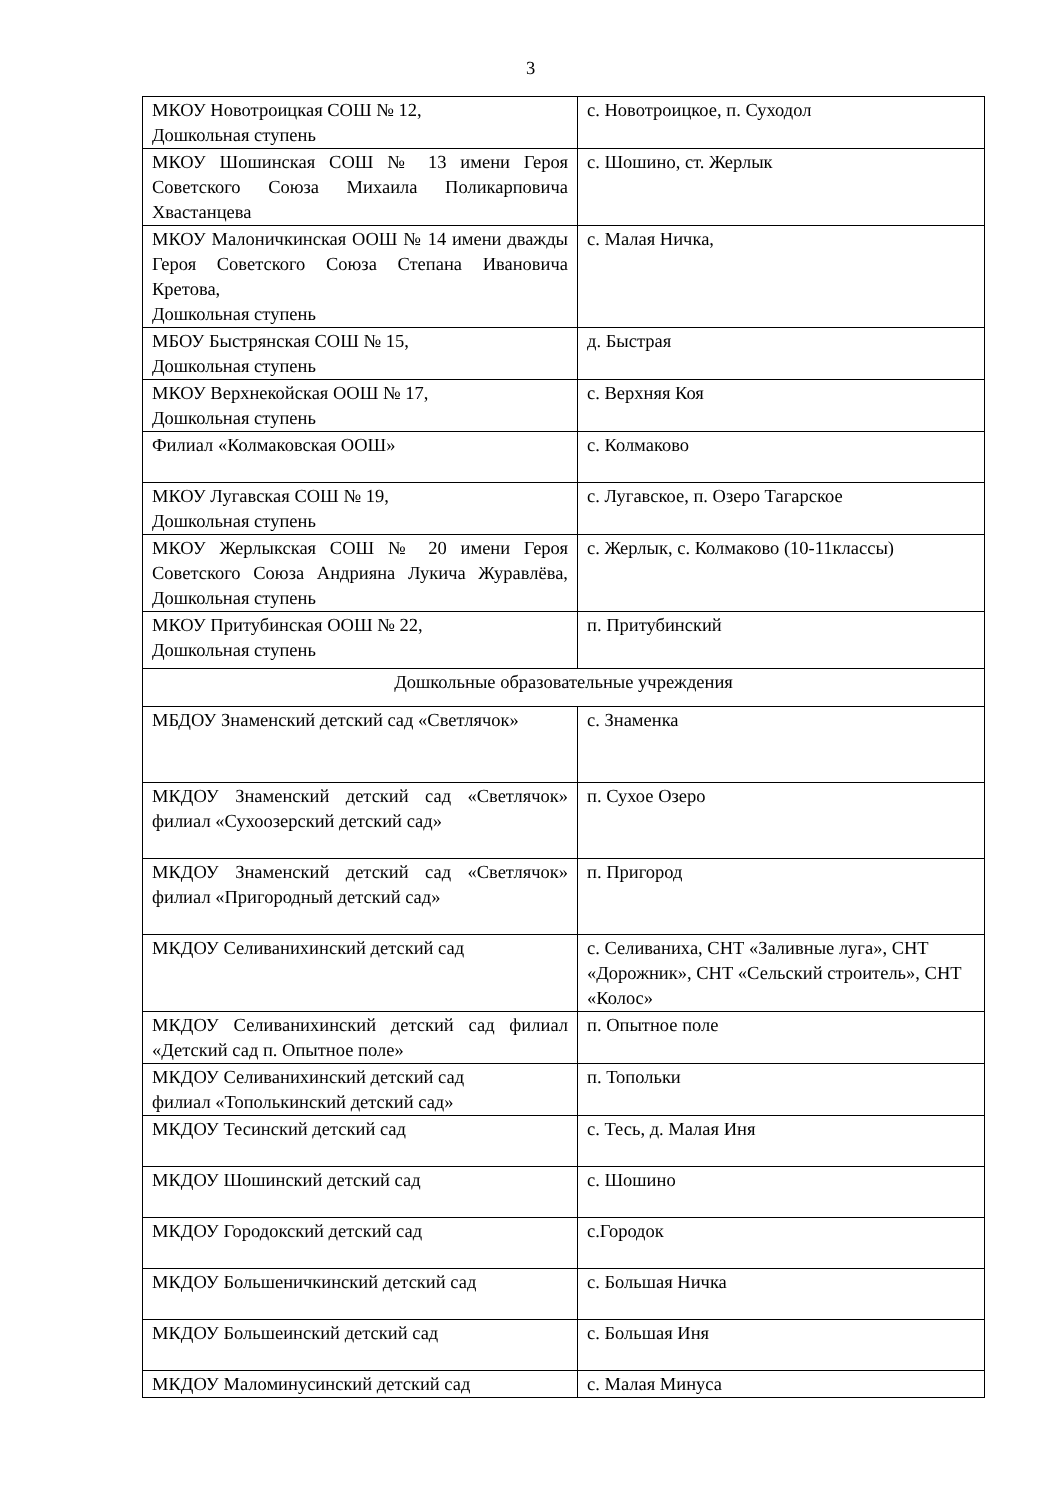3
| МКОУ Новотроицкая СОШ № 12, Дошкольная ступень | с. Новотроицкое, п. Суходол |
| МКОУ Шошинская СОШ № 13 имени Героя Советского Союза Михаила Поликарповича Хвастанцева | с. Шошино, ст. Жерлык |
| МКОУ Малоничкинская ООШ № 14 имени дважды Героя Советского Союза Степана Ивановича Кретова, Дошкольная ступень | с. Малая Ничка, |
| МБОУ Быстрянская СОШ № 15, Дошкольная ступень | д. Быстрая |
| МКОУ Верхнекойская ООШ № 17, Дошкольная ступень | с. Верхняя Коя |
| Филиал «Колмаковская ООШ» | с. Колмаково |
| МКОУ Лугавская СОШ № 19, Дошкольная ступень | с. Лугавское, п. Озеро Тагарское |
| МКОУ Жерлыкская СОШ № 20 имени Героя Советского Союза Андрияна Лукича Журавлёва, Дошкольная ступень | с. Жерлык, с. Колмаково (10-11классы) |
| МКОУ Притубинская ООШ № 22, Дошкольная ступень | п. Притубинский |
| Дошкольные образовательные учреждения | |
| МБДОУ Знаменский детский сад «Светлячок» | с. Знаменка |
| МКДОУ Знаменский детский сад «Светлячок» филиал «Сухоозерский детский сад» | п. Сухое Озеро |
| МКДОУ Знаменский детский сад «Светлячок» филиал «Пригородный детский сад» | п. Пригород |
| МКДОУ Селиванихинский детский сад | с. Селиваниха, СНТ «Заливные луга», СНТ «Дорожник», СНТ «Сельский строитель», СНТ «Колос» |
| МКДОУ Селиванихинский детский сад филиал «Детский сад п. Опытное поле» | п. Опытное поле |
| МКДОУ Селиванихинский детский сад филиал «Тополькинский детский сад» | п. Топольки |
| МКДОУ Тесинский детский сад | с. Тесь, д. Малая Иня |
| МКДОУ Шошинский детский сад | с. Шошино |
| МКДОУ Городокский детский сад | с.Городок |
| МКДОУ Большеничкинский детский сад | с. Большая Ничка |
| МКДОУ Большеинский детский сад | с. Большая Иня |
| МКДОУ Маломинусинский детский сад | с. Малая Минуса |